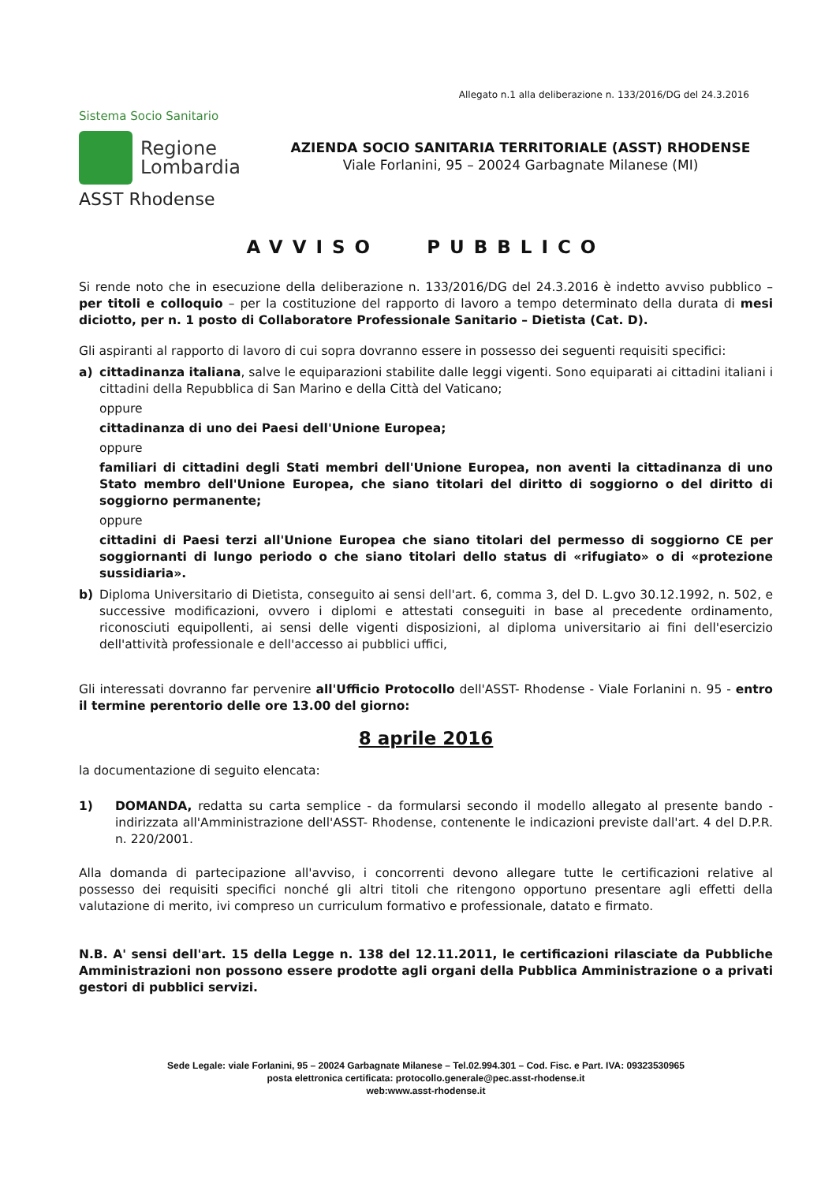Allegato n.1 alla deliberazione n. 133/2016/DG del 24.3.2016
Sistema Socio Sanitario
Regione
Lombardia
ASST Rhodense
AZIENDA SOCIO SANITARIA TERRITORIALE (ASST) RHODENSE
Viale Forlanini, 95 – 20024 Garbagnate Milanese (MI)
AVVISO PUBBLICO
Si rende noto che in esecuzione della deliberazione n. 133/2016/DG del 24.3.2016 è indetto avviso pubblico – per titoli e colloquio – per la costituzione del rapporto di lavoro a tempo determinato della durata di mesi diciotto, per n. 1 posto di Collaboratore Professionale Sanitario – Dietista (Cat. D).
Gli aspiranti al rapporto di lavoro di cui sopra dovranno essere in possesso dei seguenti requisiti specifici:
a) cittadinanza italiana, salve le equiparazioni stabilite dalle leggi vigenti. Sono equiparati ai cittadini italiani i cittadini della Repubblica di San Marino e della Città del Vaticano;
oppure
cittadinanza di uno dei Paesi dell'Unione Europea;
oppure
familiari di cittadini degli Stati membri dell'Unione Europea, non aventi la cittadinanza di uno Stato membro dell'Unione Europea, che siano titolari del diritto di soggiorno o del diritto di soggiorno permanente;
oppure
cittadini di Paesi terzi all'Unione Europea che siano titolari del permesso di soggiorno CE per soggiornanti di lungo periodo o che siano titolari dello status di «rifugiato» o di «protezione sussidiaria».
b) Diploma Universitario di Dietista, conseguito ai sensi dell'art. 6, comma 3, del D. L.gvo 30.12.1992, n. 502, e successive modificazioni, ovvero i diplomi e attestati conseguiti in base al precedente ordinamento, riconosciuti equipollenti, ai sensi delle vigenti disposizioni, al diploma universitario ai fini dell'esercizio dell'attività professionale e dell'accesso ai pubblici uffici,
Gli interessati dovranno far pervenire all'Ufficio Protocollo dell'ASST- Rhodense - Viale Forlanini n. 95 - entro il termine perentorio delle ore 13.00 del giorno:
8 aprile 2016
la documentazione di seguito elencata:
1) DOMANDA, redatta su carta semplice - da formularsi secondo il modello allegato al presente bando - indirizzata all'Amministrazione dell'ASST- Rhodense, contenente le indicazioni previste dall'art. 4 del D.P.R. n. 220/2001.
Alla domanda di partecipazione all'avviso, i concorrenti devono allegare tutte le certificazioni relative al possesso dei requisiti specifici nonché gli altri titoli che ritengono opportuno presentare agli effetti della valutazione di merito, ivi compreso un curriculum formativo e professionale, datato e firmato.
N.B. A' sensi dell'art. 15 della Legge n. 138 del 12.11.2011, le certificazioni rilasciate da Pubbliche Amministrazioni non possono essere prodotte agli organi della Pubblica Amministrazione o a privati gestori di pubblici servizi.
Sede Legale: viale Forlanini, 95 – 20024 Garbagnate Milanese – Tel.02.994.301 – Cod. Fisc. e Part. IVA: 09323530965
posta elettronica certificata: protocollo.generale@pec.asst-rhodense.it
web:www.asst-rhodense.it